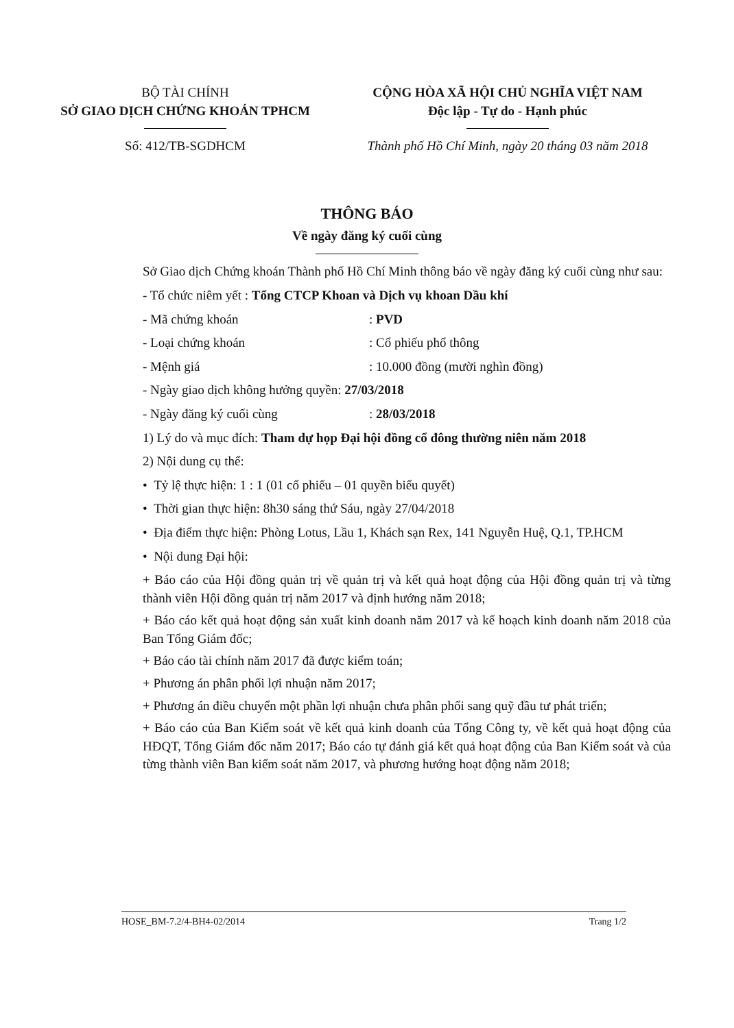BỘ TÀI CHÍNH
SỞ GIAO DỊCH CHỨNG KHOÁN TPHCM
Số: 412/TB-SGDHCM
CỘNG HÒA XÃ HỘI CHỦ NGHĨA VIỆT NAM
Độc lập - Tự do - Hạnh phúc
Thành phố Hồ Chí Minh, ngày 20 tháng 03 năm 2018
THÔNG BÁO
Về ngày đăng ký cuối cùng
Sở Giao dịch Chứng khoán Thành phố Hồ Chí Minh thông báo về ngày đăng ký cuối cùng như sau:
- Tổ chức niêm yết : Tổng CTCP Khoan và Dịch vụ khoan Dầu khí
- Mã chứng khoán: PVD
- Loại chứng khoán: Cổ phiếu phổ thông
- Mệnh giá: 10.000 đồng (mười nghìn đồng)
- Ngày giao dịch không hưởng quyền: 27/03/2018
- Ngày đăng ký cuối cùng: 28/03/2018
1) Lý do và mục đích: Tham dự họp Đại hội đồng cổ đông thường niên năm 2018
2) Nội dung cụ thể:
• Tỷ lệ thực hiện: 1 : 1 (01 cổ phiếu – 01 quyền biểu quyết)
• Thời gian thực hiện: 8h30 sáng thứ Sáu, ngày 27/04/2018
• Địa điểm thực hiện: Phòng Lotus, Lầu 1, Khách sạn Rex, 141 Nguyễn Huệ, Q.1, TP.HCM
• Nội dung Đại hội:
+ Báo cáo của Hội đồng quản trị về quản trị và kết quả hoạt động của Hội đồng quản trị và từng thành viên Hội đồng quản trị năm 2017 và định hướng năm 2018;
+ Báo cáo kết quả hoạt động sản xuất kinh doanh năm 2017 và kế hoạch kinh doanh năm 2018 của Ban Tổng Giám đốc;
+ Báo cáo tài chính năm 2017 đã được kiểm toán;
+ Phương án phân phối lợi nhuận năm 2017;
+ Phương án điều chuyển một phần lợi nhuận chưa phân phối sang quỹ đầu tư phát triển;
+ Báo cáo của Ban Kiểm soát về kết quả kinh doanh của Tổng Công ty, về kết quả hoạt động của HĐQT, Tổng Giám đốc năm 2017; Báo cáo tự đánh giá kết quả hoạt động của Ban Kiểm soát và của từng thành viên Ban kiểm soát năm 2017, và phương hướng hoạt động năm 2018;
HOSE_BM-7.2/4-BH4-02/2014 Trang 1/2